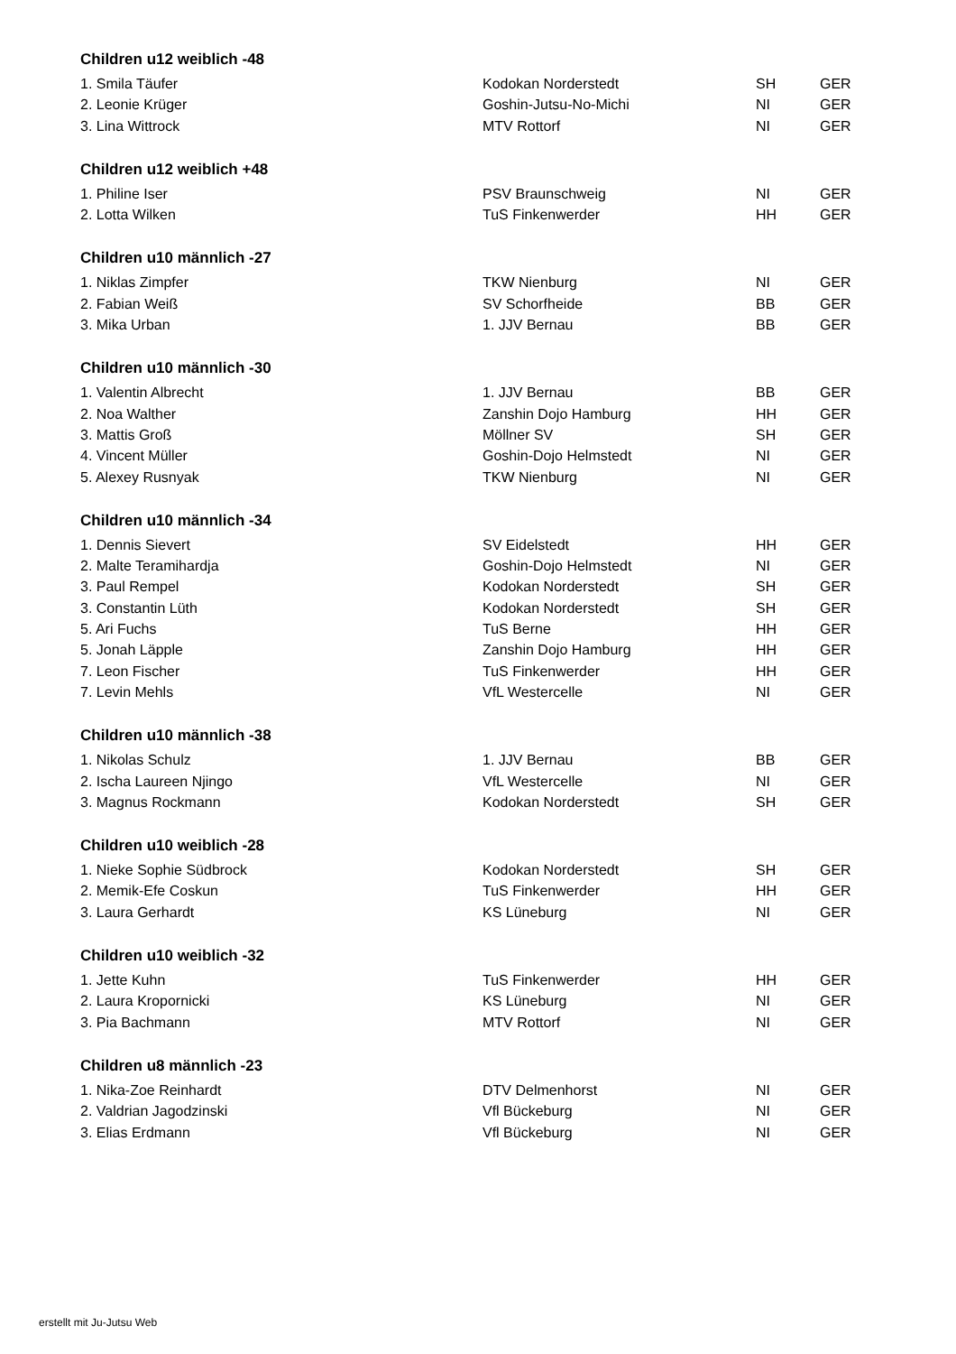Children u12 weiblich -48
| 1. Smila Täufer | Kodokan Norderstedt | SH | GER |
| 2. Leonie Krüger | Goshin-Jutsu-No-Michi | NI | GER |
| 3. Lina Wittrock | MTV Rottorf | NI | GER |
Children u12 weiblich +48
| 1. Philine Iser | PSV Braunschweig | NI | GER |
| 2. Lotta Wilken | TuS Finkenwerder | HH | GER |
Children u10 männlich -27
| 1. Niklas Zimpfer | TKW Nienburg | NI | GER |
| 2. Fabian Weiß | SV Schorfheide | BB | GER |
| 3. Mika Urban | 1. JJV Bernau | BB | GER |
Children u10 männlich -30
| 1. Valentin Albrecht | 1. JJV Bernau | BB | GER |
| 2. Noa Walther | Zanshin Dojo Hamburg | HH | GER |
| 3. Mattis Groß | Möllner SV | SH | GER |
| 4. Vincent Müller | Goshin-Dojo Helmstedt | NI | GER |
| 5. Alexey Rusnyak | TKW Nienburg | NI | GER |
Children u10 männlich -34
| 1. Dennis Sievert | SV Eidelstedt | HH | GER |
| 2. Malte Teramihardja | Goshin-Dojo Helmstedt | NI | GER |
| 3. Paul Rempel | Kodokan Norderstedt | SH | GER |
| 3. Constantin Lüth | Kodokan Norderstedt | SH | GER |
| 5. Ari Fuchs | TuS Berne | HH | GER |
| 5. Jonah Läpple | Zanshin Dojo Hamburg | HH | GER |
| 7. Leon Fischer | TuS Finkenwerder | HH | GER |
| 7. Levin Mehls | VfL Westercelle | NI | GER |
Children u10 männlich -38
| 1. Nikolas Schulz | 1. JJV Bernau | BB | GER |
| 2. Ischa Laureen Njingo | VfL Westercelle | NI | GER |
| 3. Magnus Rockmann | Kodokan Norderstedt | SH | GER |
Children u10 weiblich -28
| 1. Nieke Sophie Südbrock | Kodokan Norderstedt | SH | GER |
| 2. Memik-Efe Coskun | TuS Finkenwerder | HH | GER |
| 3. Laura Gerhardt | KS Lüneburg | NI | GER |
Children u10 weiblich -32
| 1. Jette Kuhn | TuS Finkenwerder | HH | GER |
| 2. Laura Kropornicki | KS Lüneburg | NI | GER |
| 3. Pia Bachmann | MTV Rottorf | NI | GER |
Children u8 männlich -23
| 1. Nika-Zoe Reinhardt | DTV Delmenhorst | NI | GER |
| 2. Valdrian Jagodzinski | Vfl Bückeburg | NI | GER |
| 3. Elias Erdmann | Vfl Bückeburg | NI | GER |
erstellt mit Ju-Jutsu Web